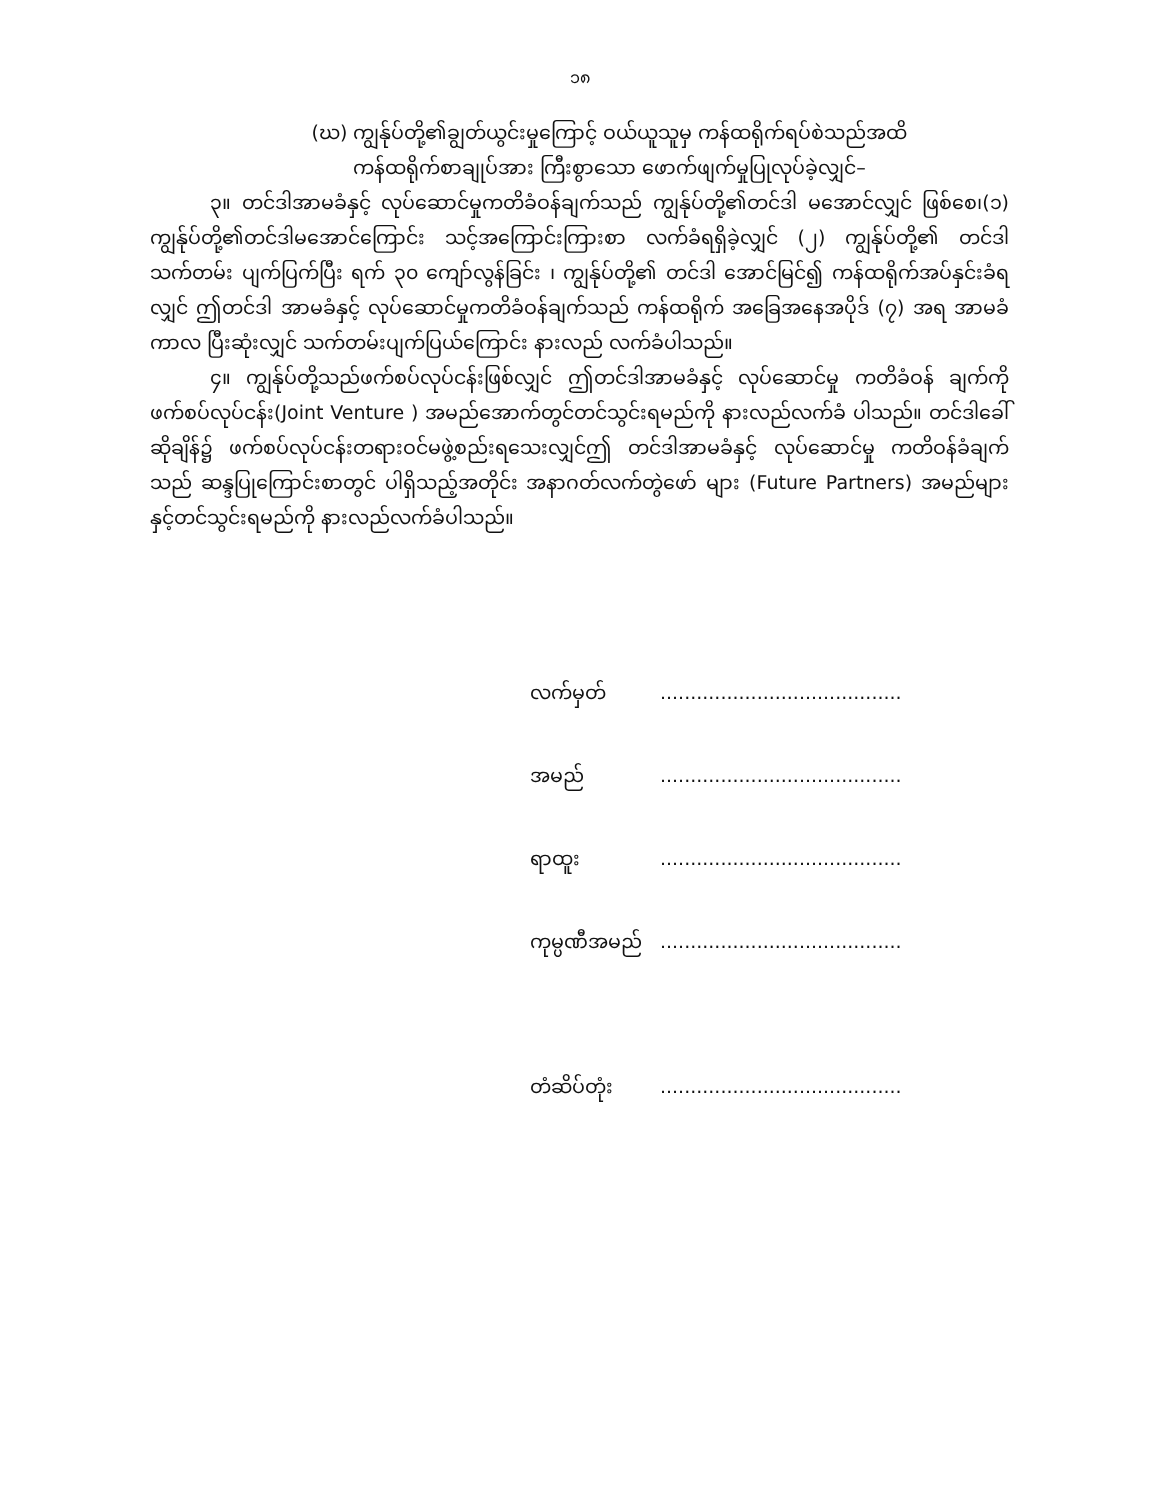၁၈
(ဃ) ကျွန်ုပ်တို့၏ချွတ်ယွင်းမှုကြောင့် ဝယ်ယူသူမှ ကန်ထရိုက်ရပ်စဲသည်အထိ
ကန်ထရိုက်စာချုပ်အား ကြီးစွာသော ဖောက်ဖျက်မှုပြုလုပ်ခဲ့လျှင်–
၃။ တင်ဒါအာမခံနှင့် လုပ်ဆောင်မှုကတိခံဝန်ချက်သည် ကျွန်ုပ်တို့၏တင်ဒါ မအောင်လျှင် ဖြစ်စေ၊(၁) ကျွန်ုပ်တို့၏တင်ဒါမအောင်ကြောင်း သင့်အကြောင်းကြားစာ လက်ခံရရှိခဲ့လျှင် (၂) ကျွန်ုပ်တို့၏ တင်ဒါသက်တမ်း ပျက်ပြက်ပြီး ရက် ၃၀ ကျော်လွန်ခြင်း ၊ ကျွန်ုပ်တို့၏ တင်ဒါ အောင်မြင်၍ ကန်ထရိုက်အပ်နှင်းခံရလျှင် ဤတင်ဒါ အာမခံနှင့် လုပ်ဆောင်မှုကတိခံဝန်ချက်သည် ကန်ထရိုက် အခြေအနေအပိုဒ် (၇) အရ အာမခံကာလ ပြီးဆုံးလျှင် သက်တမ်းပျက်ပြယ်ကြောင်း နားလည် လက်ခံပါသည်။
၄။ ကျွန်ုပ်တို့သည်ဖက်စပ်လုပ်ငန်းဖြစ်လျှင် ဤတင်ဒါအာမခံနှင့် လုပ်ဆောင်မှု ကတိခံဝန် ချက်ကို ဖက်စပ်လုပ်ငန်း(Joint Venture ) အမည်အောက်တွင်တင်သွင်းရမည်ကို နားလည်လက်ခံ ပါသည်။ တင်ဒါခေါ်ဆိုချိန်၌ ဖက်စပ်လုပ်ငန်းတရားဝင်မဖွဲ့စည်းရသေးလျှင်ဤ တင်ဒါအာမခံနှင့် လုပ်ဆောင်မှု ကတိဝန်ခံချက်သည် ဆန္ဒပြုကြောင်းစာတွင် ပါရှိသည့်အတိုင်း အနာဂတ်လက်တွဲဖော် များ (Future Partners) အမည်များနှင့်တင်သွင်းရမည်ကို နားလည်လက်ခံပါသည်။
လက်မှတ်........................................
အမည်........................................
ရာထူး........................................
ကုမ္ပဏီအမည်........................................
တံဆိပ်တုံး........................................